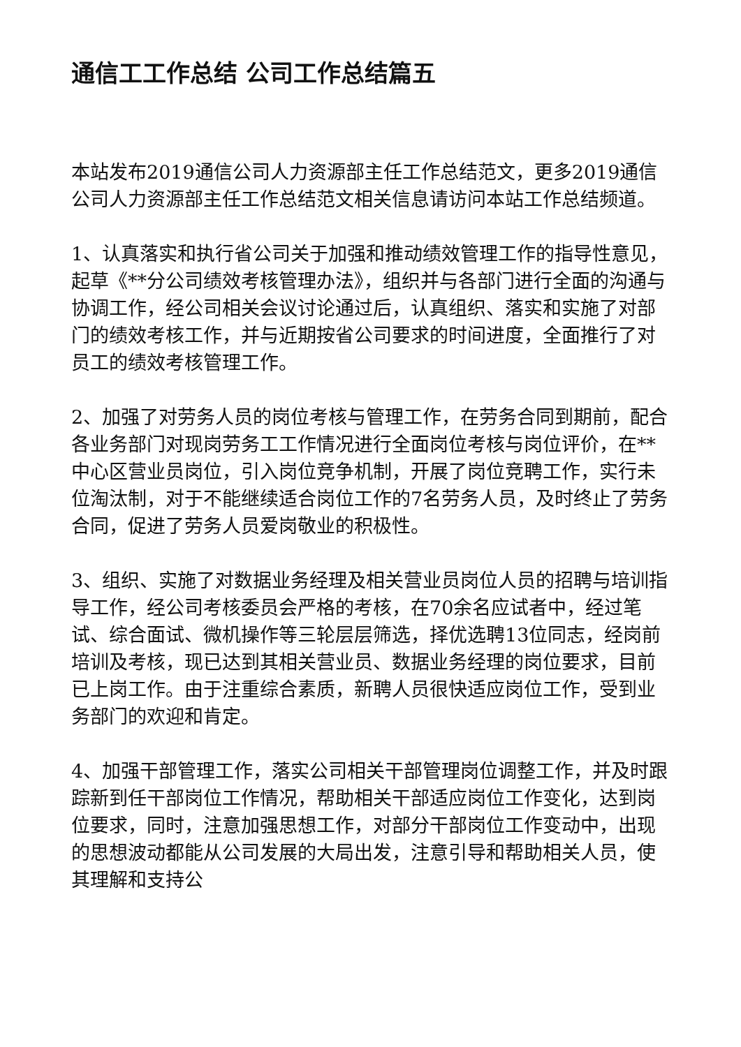通信工工作总结 公司工作总结篇五
本站发布2019通信公司人力资源部主任工作总结范文，更多2019通信公司人力资源部主任工作总结范文相关信息请访问本站工作总结频道。
1、认真落实和执行省公司关于加强和推动绩效管理工作的指导性意见，起草《**分公司绩效考核管理办法》，组织并与各部门进行全面的沟通与协调工作，经公司相关会议讨论通过后，认真组织、落实和实施了对部门的绩效考核工作，并与近期按省公司要求的时间进度，全面推行了对员工的绩效考核管理工作。
2、加强了对劳务人员的岗位考核与管理工作，在劳务合同到期前，配合各业务部门对现岗劳务工工作情况进行全面岗位考核与岗位评价，在**中心区营业员岗位，引入岗位竞争机制，开展了岗位竞聘工作，实行未位淘汰制，对于不能继续适合岗位工作的7名劳务人员，及时终止了劳务合同，促进了劳务人员爱岗敬业的积极性。
3、组织、实施了对数据业务经理及相关营业员岗位人员的招聘与培训指导工作，经公司考核委员会严格的考核，在70余名应试者中，经过笔试、综合面试、微机操作等三轮层层筛选，择优选聘13位同志，经岗前培训及考核，现已达到其相关营业员、数据业务经理的岗位要求，目前已上岗工作。由于注重综合素质，新聘人员很快适应岗位工作，受到业务部门的欢迎和肯定。
4、加强干部管理工作，落实公司相关干部管理岗位调整工作，并及时跟踪新到任干部岗位工作情况，帮助相关干部适应岗位工作变化，达到岗位要求，同时，注意加强思想工作，对部分干部岗位工作变动中，出现的思想波动都能从公司发展的大局出发，注意引导和帮助相关人员，使其理解和支持公